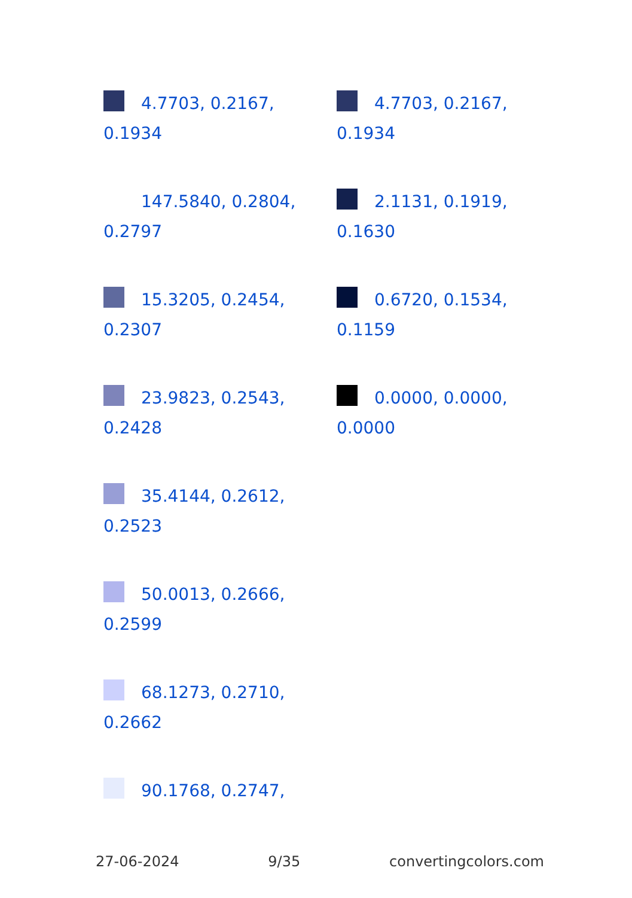4.7703, 0.2167, 0.1934
147.5840, 0.2804, 0.2797
15.3205, 0.2454, 0.2307
23.9823, 0.2543, 0.2428
35.4144, 0.2612, 0.2523
50.0013, 0.2666, 0.2599
68.1273, 0.2710, 0.2662
90.1768, 0.2747,
4.7703, 0.2167, 0.1934
2.1131, 0.1919, 0.1630
0.6720, 0.1534, 0.1159
0.0000, 0.0000, 0.0000
27-06-2024 9/35 convertingcolors.com